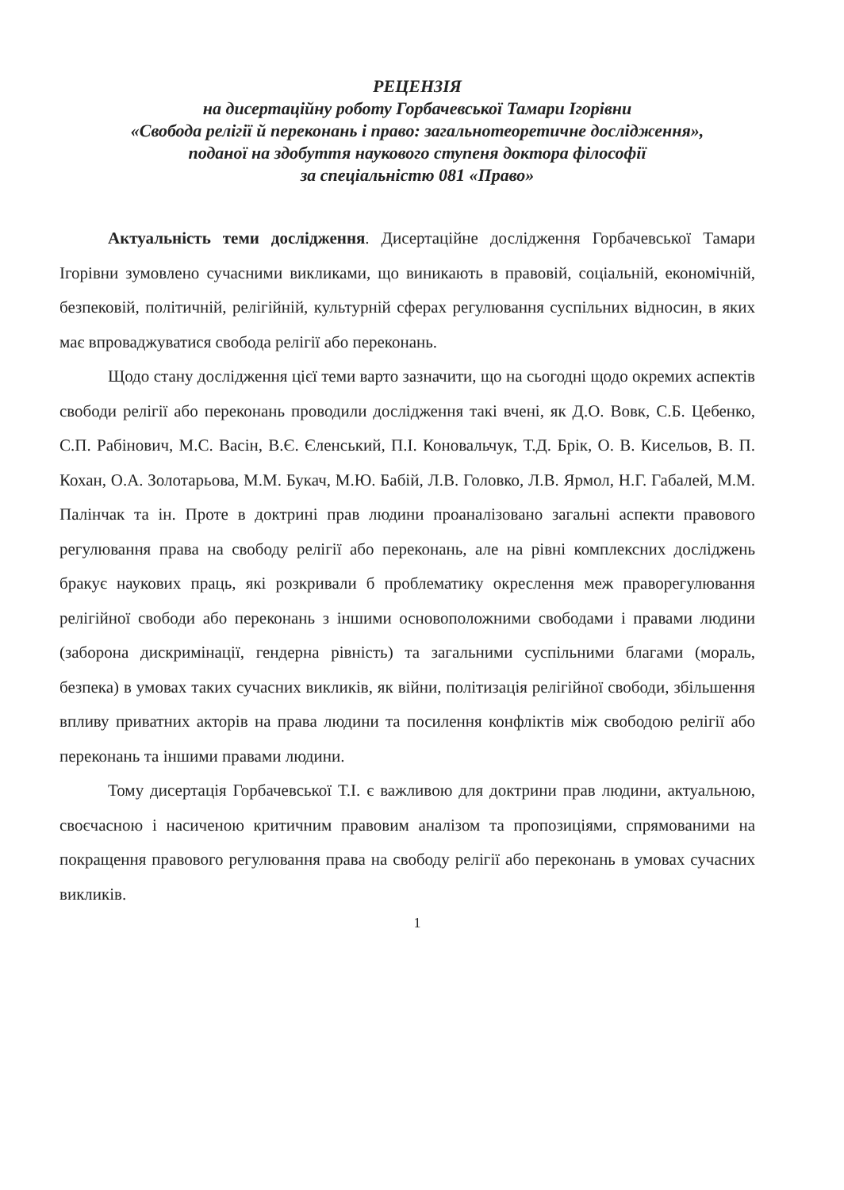РЕЦЕНЗІЯ
на дисертаційну роботу Горбачевської Тамари Ігорівни
«Свобода релігії й переконань і право: загальнотеоретичне дослідження»,
поданої на здобуття наукового ступеня доктора філософії
за спеціальністю 081 «Право»
Актуальність теми дослідження. Дисертаційне дослідження Горбачевської Тамари Ігорівни зумовлено сучасними викликами, що виникають в правовій, соціальній, економічній, безпековій, політичній, релігійній, культурній сферах регулювання суспільних відносин, в яких має впроваджуватися свобода релігії або переконань.
Щодо стану дослідження цієї теми варто зазначити, що на сьогодні щодо окремих аспектів свободи релігії або переконань проводили дослідження такі вчені, як Д.О. Вовк, С.Б. Цебенко, С.П. Рабінович, М.С. Васін, В.Є. Єленський, П.І. Коновальчук, Т.Д. Брік, О. В. Кисельов, В. П. Кохан, О.А. Золотарьова, М.М. Букач, М.Ю. Бабій, Л.В. Головко, Л.В. Ярмол, Н.Г. Габалей, М.М. Палінчак та ін. Проте в доктрині прав людини проаналізовано загальні аспекти правового регулювання права на свободу релігії або переконань, але на рівні комплексних досліджень бракує наукових праць, які розкривали б проблематику окреслення меж праворегулювання релігійної свободи або переконань з іншими основоположними свободами і правами людини (заборона дискримінації, гендерна рівність) та загальними суспільними благами (мораль, безпека) в умовах таких сучасних викликів, як війни, політизація релігійної свободи, збільшення впливу приватних акторів на права людини та посилення конфліктів між свободою релігії або переконань та іншими правами людини.
Тому дисертація Горбачевської Т.І. є важливою для доктрини прав людини, актуальною, своєчасною і насиченою критичним правовим аналізом та пропозиціями, спрямованими на покращення правового регулювання права на свободу релігії або переконань в умовах сучасних викликів.
1